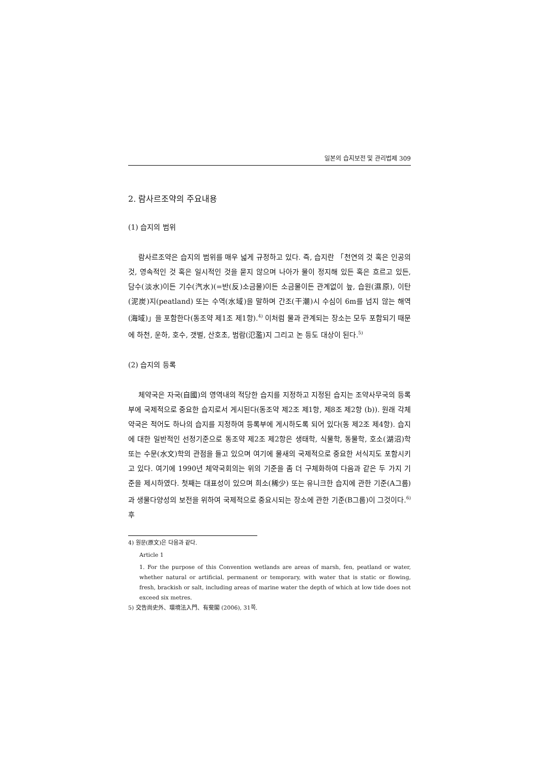일본의 습지보전 및 관리법제 309
2. 람사르조약의 주요내용
(1) 습지의 범위
람사르조약은 습지의 범위를 매우 넓게 규정하고 있다. 즉, 습지란 「천연의 것 혹은 인공의 것, 영속적인 것 혹은 일시적인 것을 묻지 않으며 나아가 물이 정지해 있든 혹은 흐르고 있든, 담수(淡水)이든 기수(汽水)(=반(反)소금물)이든 소금물이든 관계없이 늪, 습원(濕原), 이탄(泥炭)지(peatland) 또는 수역(水域)을 말하며 간조(干潮)시 수심이 6m를 넘지 않는 해역(海域)」을 포함한다(동조약 제1조 제1항).<sup>4)</sup> 이처럼 물과 관계되는 장소는 모두 포함되기 때문에 하천, 운하, 호수, 갯벌, 산호초, 범람(氾濫)지 그리고 논 등도 대상이 된다.<sup>5)</sup>
(2) 습지의 등록
체약국은 자국(自國)의 영역내의 적당한 습지를 지정하고 지정된 습지는 조약사무국의 등록부에 국제적으로 중요한 습지로서 게시된다(동조약 제2조 제1항, 제8조 제2항 (b)). 원래 각체약국은 적어도 하나의 습지를 지정하여 등록부에 게시하도록 되어 있다(동 제2조 제4항). 습지에 대한 일반적인 선정기준으로 동조약 제2조 제2항은 생태학, 식물학, 동물학, 호소(湖沼)학 또는 수문(水文)학의 관점을 들고 있으며 여기에 물새의 국제적으로 중요한 서식지도 포함시키고 있다. 여기에 1990년 체약국회의는 위의 기준을 좀 더 구체화하여 다음과 같은 두 가지 기준을 제시하였다. 첫째는 대표성이 있으며 희소(稀少) 또는 유니크한 습지에 관한 기준(A그룹)과 생물다양성의 보전을 위하여 국제적으로 중요시되는 장소에 관한 기준(B그룹)이 그것이다.<sup>6)</sup> 후
4) 원문(原文)은 다음과 같다.
Article 1
1. For the purpose of this Convention wetlands are areas of marsh, fen, peatland or water, whether natural or artificial, permanent or temporary, with water that is static or flowing, fresh, brackish or salt, including areas of marine water the depth of which at low tide does not exceed six metres.
5) 交告尚史外、環境法入門、有斐閣 (2006), 31쪽.